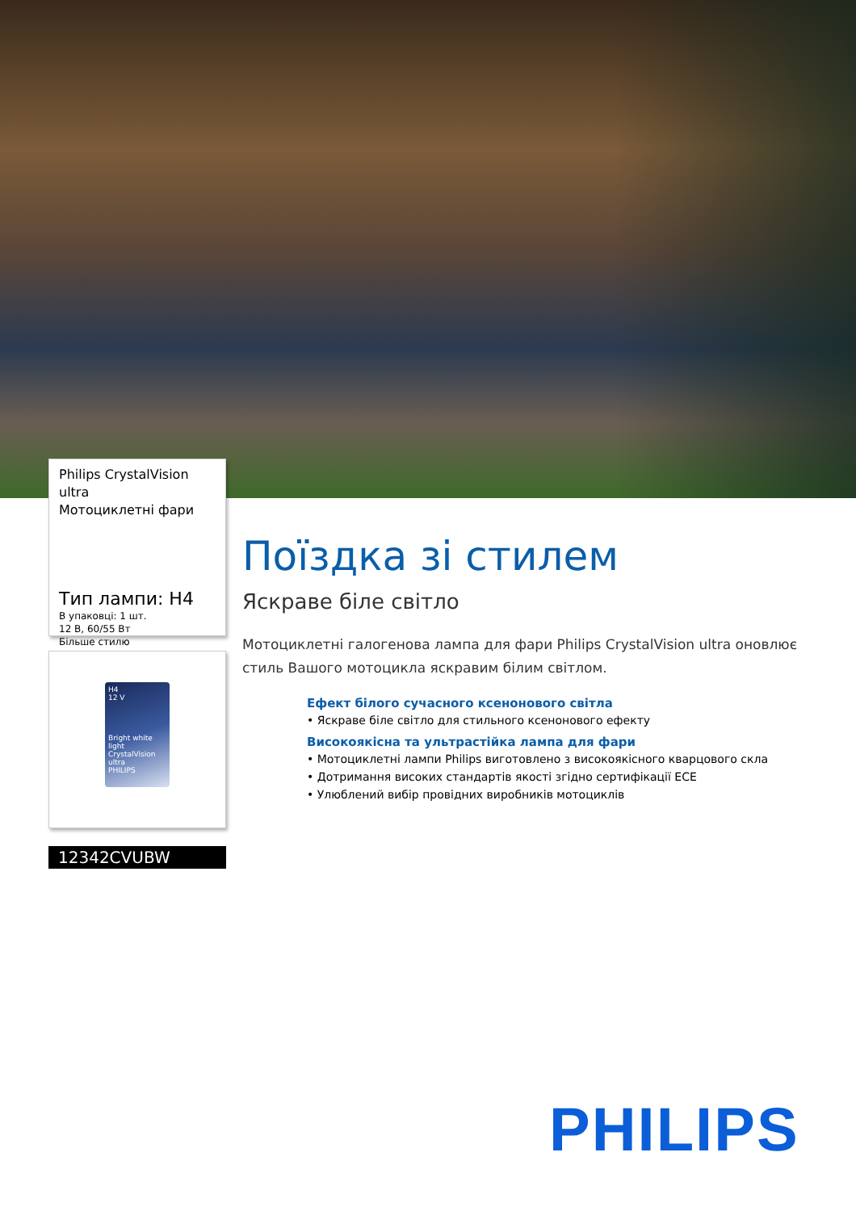Philips CrystalVision ultra
Мотоциклетні фари
Тип лампи: H4
В упаковці: 1 шт.
12 В, 60/55 Вт
Більше стилю
H4
12 V
Bright white light
CrystalVision ultra
PHILIPS
12342CVUBW
Поїздка зі стилем
Яскраве біле світло
Мотоциклетні галогенова лампа для фари Philips CrystalVision ultra оновлює стиль Вашого мотоцикла яскравим білим світлом.
Ефект білого сучасного ксенонового світла
• Яскраве біле світло для стильного ксенонового ефекту
Високоякісна та ультрастійка лампа для фари
• Мотоциклетні лампи Philips виготовлено з високоякісного кварцового скла
• Дотримання високих стандартів якості згідно сертифікації ECE
• Улюблений вибір провідних виробників мотоциклів
PHILIPS